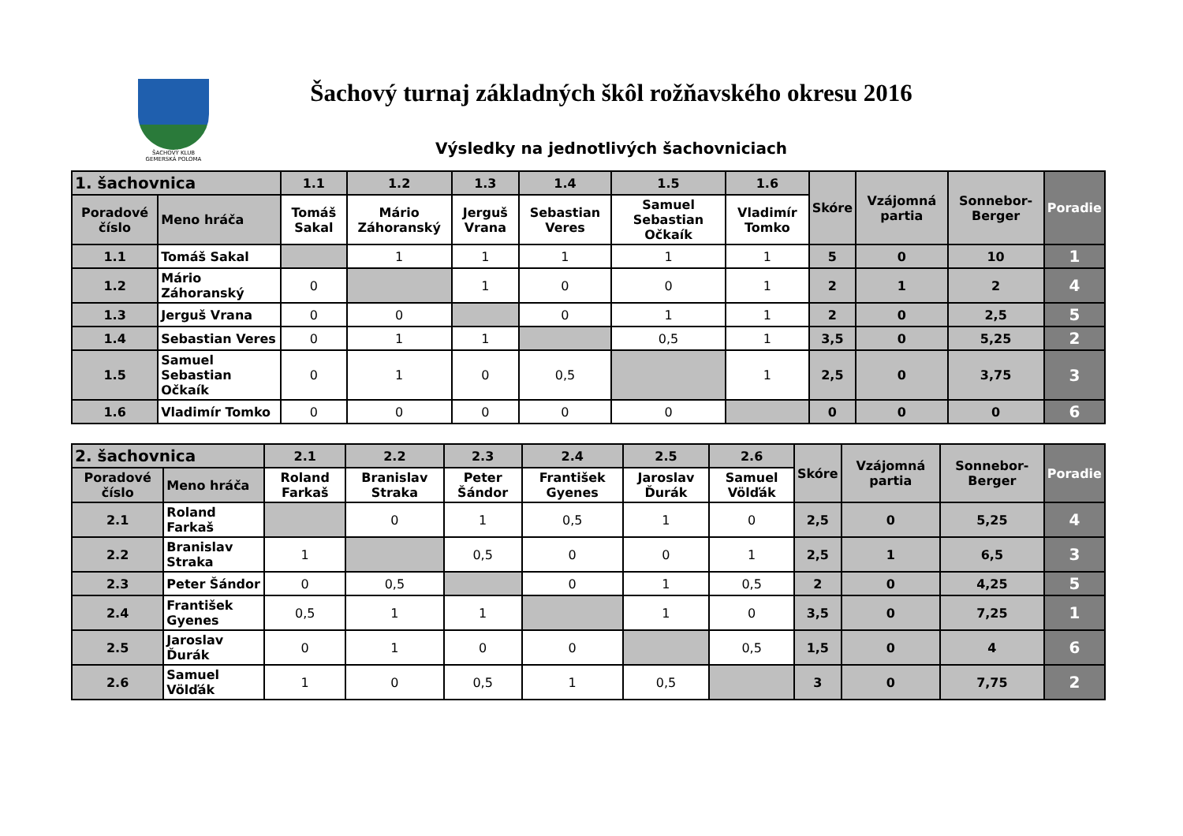ŠACHOVÝ KLUB
GEMERSKÁ POLOMA
Šachový turnaj základných škôl rožňavského okresu 2016
Výsledky na jednotlivých šachovniciach
| 1. šachovnica | | 1.1 | 1.2 | 1.3 | 1.4 | 1.5 | 1.6 | Skóre | Vzájomná partia | Sonnebor-Berger | Poradie |
| --- | --- | --- | --- | --- | --- | --- | --- | --- | --- | --- | --- |
| Poradové číslo | Meno hráča | Tomáš Sakal | Mário Záhoranský | Jerguš Vrana | Sebastian Veres | Samuel Sebastian Očkaík | Vladimír Tomko | | | | |
| 1.1 | Tomáš Sakal | | 1 | 1 | 1 | 1 | 1 | 5 | 0 | 10 | 1 |
| 1.2 | Mário Záhoranský | 0 | | 1 | 0 | 0 | 1 | 2 | 1 | 2 | 4 |
| 1.3 | Jerguš Vrana | 0 | 0 | | 0 | 1 | 1 | 2 | 0 | 2,5 | 5 |
| 1.4 | Sebastian Veres | 0 | 1 | 1 | | 0,5 | 1 | 3,5 | 0 | 5,25 | 2 |
| 1.5 | Samuel Sebastian Očkaík | 0 | 1 | 0 | 0,5 | | 1 | 2,5 | 0 | 3,75 | 3 |
| 1.6 | Vladimír Tomko | 0 | 0 | 0 | 0 | 0 | | 0 | 0 | 0 | 6 |
| 2. šachovnica | | 2.1 | 2.2 | 2.3 | 2.4 | 2.5 | 2.6 | Skóre | Vzájomná partia | Sonnebor-Berger | Poradie |
| --- | --- | --- | --- | --- | --- | --- | --- | --- | --- | --- | --- |
| Poradové číslo | Meno hráča | Roland Farkaš | Branislav Straka | Peter Šándor | František Gyenes | Jaroslav Ďurák | Samuel Völďák | | | | |
| 2.1 | Roland Farkaš | | 0 | 1 | 0,5 | 1 | 0 | 2,5 | 0 | 5,25 | 4 |
| 2.2 | Branislav Straka | 1 | | 0,5 | 0 | 0 | 1 | 2,5 | 1 | 6,5 | 3 |
| 2.3 | Peter Šándor | 0 | 0,5 | | 0 | 1 | 0,5 | 2 | 0 | 4,25 | 5 |
| 2.4 | František Gyenes | 0,5 | 1 | 1 | | 1 | 0 | 3,5 | 0 | 7,25 | 1 |
| 2.5 | Jaroslav Ďurák | 0 | 1 | 0 | 0 | | 0,5 | 1,5 | 0 | 4 | 6 |
| 2.6 | Samuel Völďák | 1 | 0 | 0,5 | 1 | 0,5 | | 3 | 0 | 7,75 | 2 |